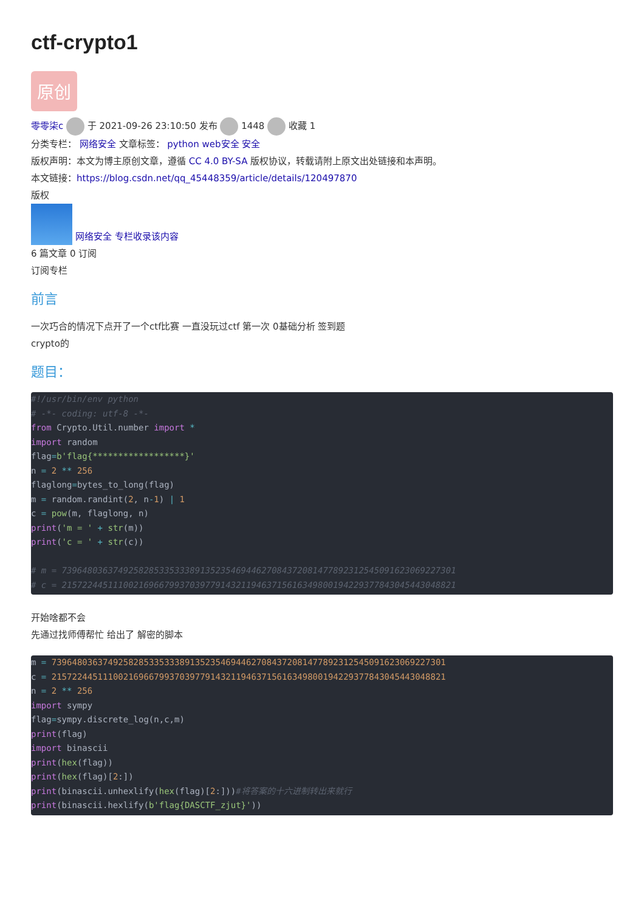ctf-crypto1
原创
零零柒c 于 2021-09-26 23:10:50 发布 1448 收藏 1
分类专栏： 网络安全 文章标签： python web安全 安全
版权声明：本文为博主原创文章，遵循 CC 4.0 BY-SA 版权协议，转载请附上原文出处链接和本声明。
本文链接：https://blog.csdn.net/qq_45448359/article/details/120497870
版权
网络安全 专栏收录该内容
6 篇文章 0 订阅
订阅专栏
前言
一次巧合的情况下点开了一个ctf比赛 一直没玩过ctf 第一次 0基础分析 签到题
crypto的
题目：
#!/usr/bin/env python
# -*- coding: utf-8 -*-
from Crypto.Util.number import *
import random
flag=b'flag{******************}'
n = 2 ** 256
flaglong=bytes_to_long(flag)
m = random.randint(2, n-1) | 1
c = pow(m, flaglong, n)
print('m = ' + str(m))
print('c = ' + str(c))

# m = 73964803637492582853353338913523546944627084372081477892312545091623069227301
# c = 21572244511100216966799370397791432119463715616349800194229377843045443048821
开始啥都不会
先通过找师傅帮忙 给出了 解密的脚本
m = 73964803637492582853353338913523546944627084372081477892312545091623069227301
c = 21572244511100216966799370397791432119463715616349800194229377843045443048821
n = 2 ** 256
import sympy
flag=sympy.discrete_log(n,c,m)
print(flag)
import binascii
print(hex(flag))
print(hex(flag)[2:])
print(binascii.unhexlify(hex(flag)[2:]))#将答案的十六进制转出来就行
print(binascii.hexlify(b'flag{DASCTF_zjut}'))